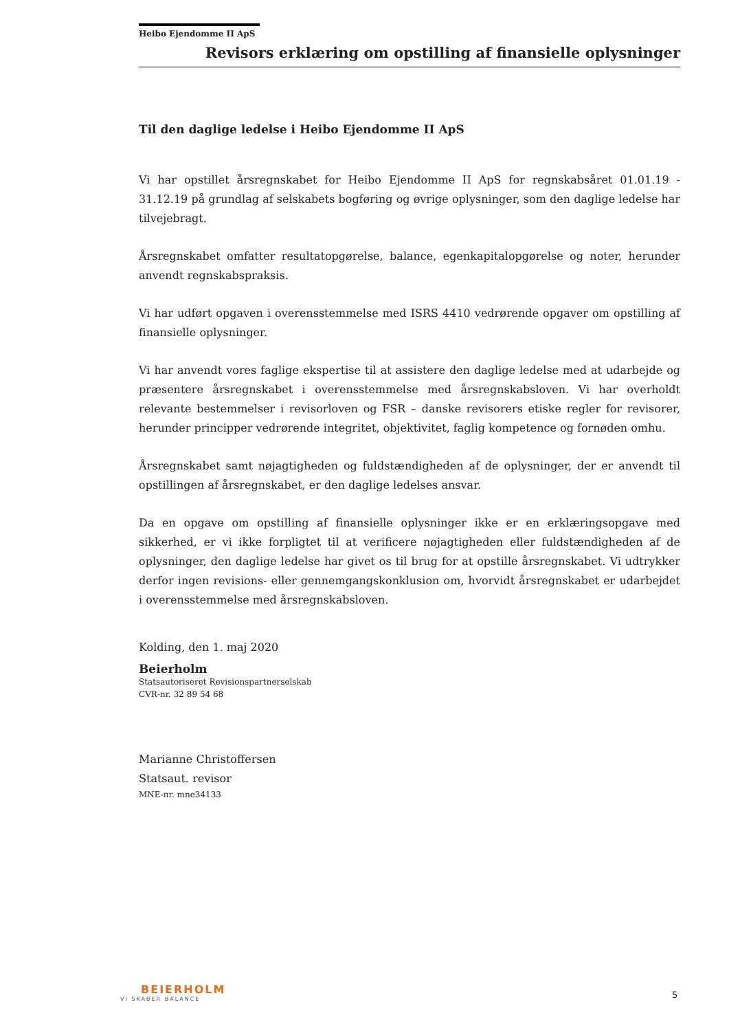Heibo Ejendomme II ApS
Revisors erklæring om opstilling af finansielle oplysninger
Til den daglige ledelse i Heibo Ejendomme II ApS
Vi har opstillet årsregnskabet for Heibo Ejendomme II ApS for regnskabsåret 01.01.19 - 31.12.19 på grundlag af selskabets bogføring og øvrige oplysninger, som den daglige ledelse har tilvejebragt.
Årsregnskabet omfatter resultatopgørelse, balance, egenkapitalopgørelse og noter, herunder anvendt regnskabspraksis.
Vi har udført opgaven i overensstemmelse med ISRS 4410 vedrørende opgaver om opstilling af finansielle oplysninger.
Vi har anvendt vores faglige ekspertise til at assistere den daglige ledelse med at udarbejde og præsentere årsregnskabet i overensstemmelse med årsregnskabsloven. Vi har overholdt relevante bestemmelser i revisorloven og FSR – danske revisorers etiske regler for revisorer, herunder principper vedrørende integritet, objektivitet, faglig kompetence og fornøden omhu.
Årsregnskabet samt nøjagtigheden og fuldstændigheden af de oplysninger, der er anvendt til opstillingen af årsregnskabet, er den daglige ledelses ansvar.
Da en opgave om opstilling af finansielle oplysninger ikke er en erklæringsopgave med sikkerhed, er vi ikke forpligtet til at verificere nøjagtigheden eller fuldstændigheden af de oplysninger, den daglige ledelse har givet os til brug for at opstille årsregnskabet. Vi udtrykker derfor ingen revisions- eller gennemgangskonklusion om, hvorvidt årsregnskabet er udarbejdet i overensstemmelse med årsregnskabsloven.
Kolding, den 1. maj 2020
Beierholm
Statsautoriseret Revisionspartnerselskab
CVR-nr. 32 89 54 68
Marianne Christoffersen
Statsaut. revisor
MNE-nr. mne34133
BEIERHOLM
VI SKABER BALANCE
5